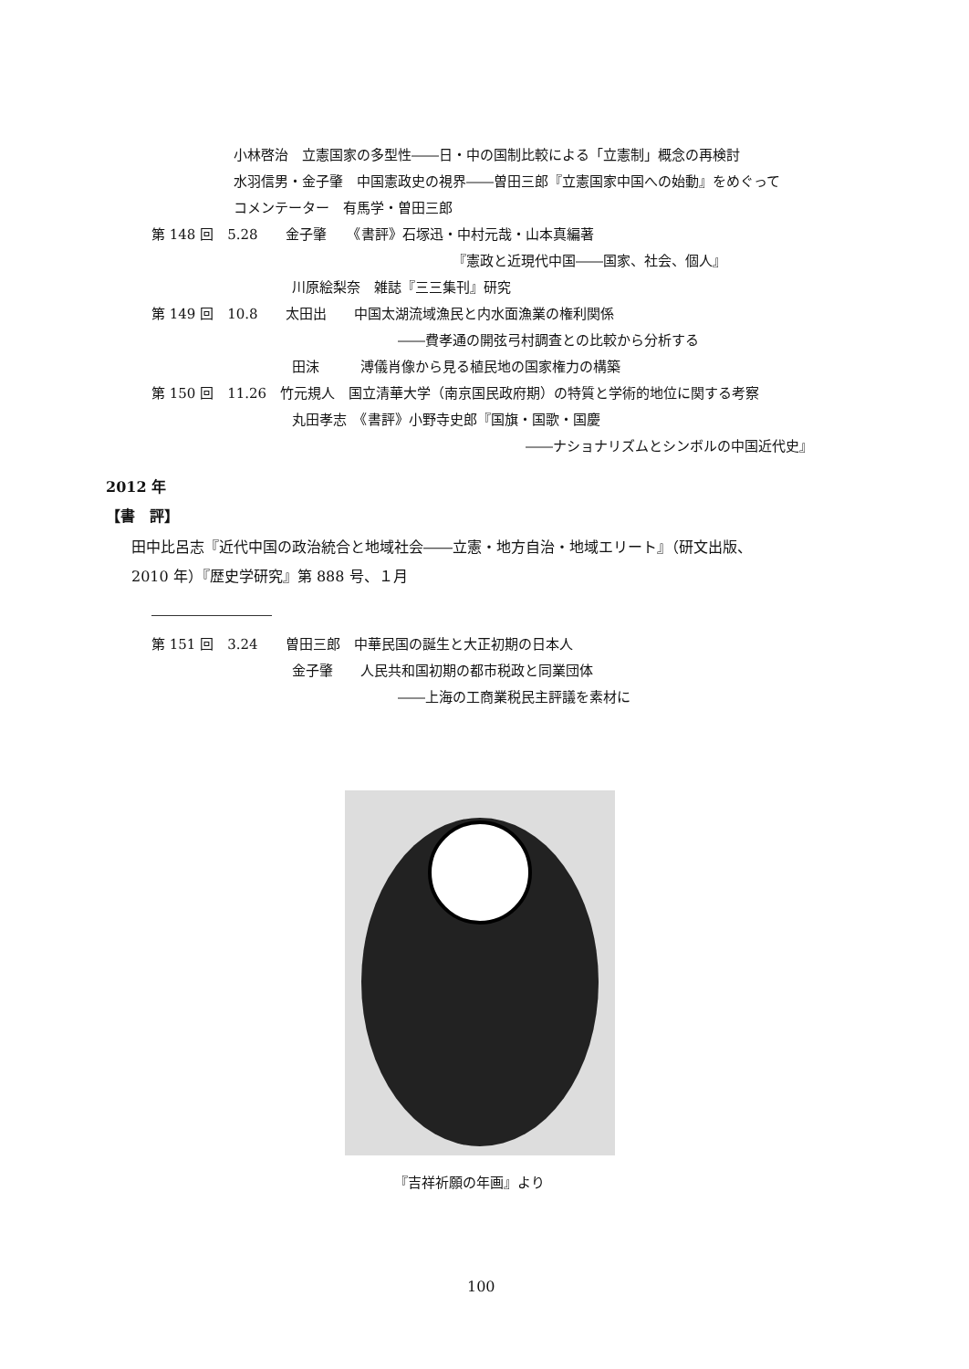小林啓治　立憲国家の多型性――日・中の国制比較による「立憲制」概念の再検討
水羽信男・金子肇　中国憲政史の視界――曽田三郎『立憲国家中国への始動』をめぐって
コメンテーター　有馬学・曽田三郎
第 148 回　5.28　　金子肇　　《書評》石塚迅・中村元哉・山本真編著
『憲政と近現代中国――国家、社会、個人』
川原絵梨奈　雑誌『三三集刊』研究
第 149 回　10.8　　太田出　　中国太湖流域漁民と内水面漁業の権利関係
――費孝通の開弦弓村調査との比較から分析する
田沫　　　溥儀肖像から見る植民地の国家権力の構築
第 150 回　11.26　竹元規人　国立清華大学（南京国民政府期）の特質と学術的地位に関する考察
丸田孝志　《書評》小野寺史郎『国旗・国歌・国慶
――ナショナリズムとシンボルの中国近代史』
2012 年
【書　評】
田中比呂志『近代中国の政治統合と地域社会――立憲・地方自治・地域エリート』（研文出版、
2010 年）『歴史学研究』第 888 号、１月
第 151 回　3.24　　曽田三郎　中華民国の誕生と大正初期の日本人
金子肇　　人民共和国初期の都市税政と同業団体
――上海の工商業税民主評議を素材に
『吉祥祈願の年画』より
100